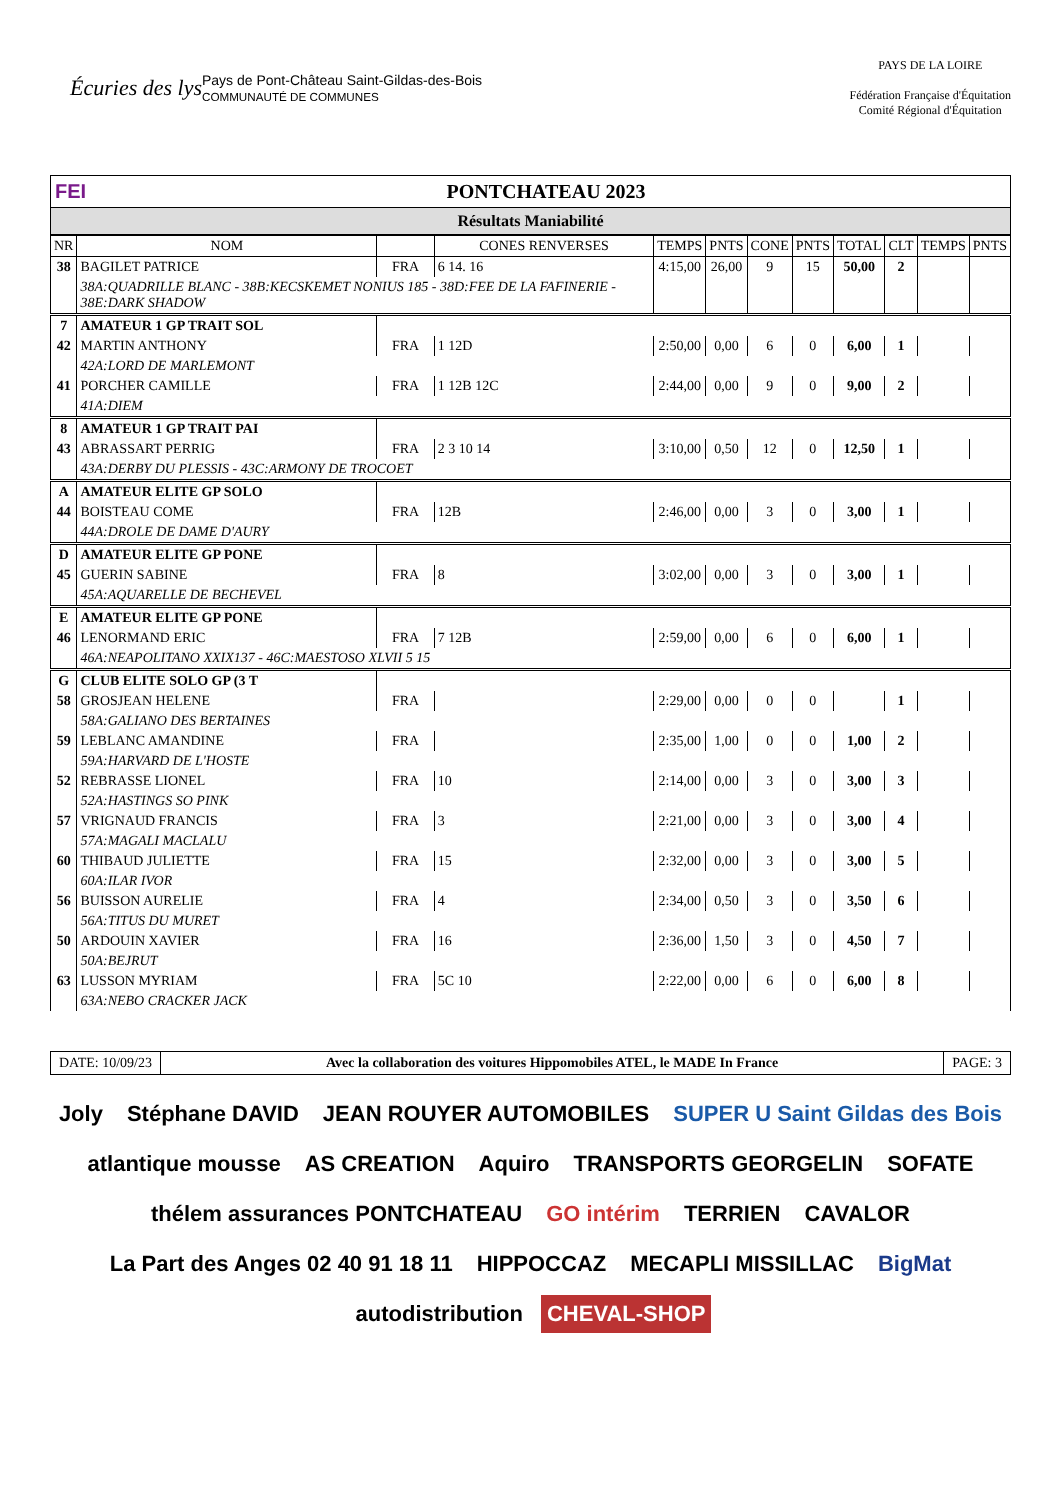Écuries des lys
Pays de Pont-Château Saint-Gildas-des-Bois
COMMUNAUTÉ DE COMMUNES
PAYS DE LA LOIRE
Fédération Française d'Équitation
Comité Régional d'Équitation
FEI PONTCHATEAU 2023
Résultats Maniabilité
| NR | NOM | | CONES RENVERSES | TEMPS | PNTS | CONE | PNTS | TOTAL | CLT | TEMPS | PNTS |
| --- | --- | --- | --- | --- | --- | --- | --- | --- | --- | --- | --- |
| 38 | BAGILET PATRICE | FRA | 6 14. 16 | 4:15,00 | 26,00 | 9 | 15 | 50,00 | 2 | | |
| | 38A:QUADRILLE BLANC - 38B:KECSKEMET NONIUS 185 - 38D:FEE DE LA FAFINERIE - 38E:DARK SHADOW | | | | | | | | | | |
| 7 | AMATEUR 1 GP TRAIT SOL | | | | | | | | | | |
| 42 | MARTIN ANTHONY | FRA | 1 12D | 2:50,00 | 0,00 | 6 | 0 | 6,00 | 1 | | |
| | 42A:LORD DE MARLEMONT | | | | | | | | | | |
| 41 | PORCHER CAMILLE | FRA | 1 12B 12C | 2:44,00 | 0,00 | 9 | 0 | 9,00 | 2 | | |
| | 41A:DIEM | | | | | | | | | | |
| 8 | AMATEUR 1 GP TRAIT PAI | | | | | | | | | | |
| 43 | ABRASSART PERRIG | FRA | 2 3 10 14 | 3:10,00 | 0,50 | 12 | 0 | 12,50 | 1 | | |
| | 43A:DERBY DU PLESSIS - 43C:ARMONY DE TROCOET | | | | | | | | | | |
| A | AMATEUR ELITE GP SOLO | | | | | | | | | | |
| 44 | BOISTEAU COME | FRA | 12B | 2:46,00 | 0,00 | 3 | 0 | 3,00 | 1 | | |
| | 44A:DROLE DE DAME D'AURY | | | | | | | | | | |
| D | AMATEUR ELITE GP PONE | | | | | | | | | | |
| 45 | GUERIN SABINE | FRA | 8 | 3:02,00 | 0,00 | 3 | 0 | 3,00 | 1 | | |
| | 45A:AQUARELLE DE BECHEVEL | | | | | | | | | | |
| E | AMATEUR ELITE GP PONE | | | | | | | | | | |
| 46 | LENORMAND ERIC | FRA | 7 12B | 2:59,00 | 0,00 | 6 | 0 | 6,00 | 1 | | |
| | 46A:NEAPOLITANO XXIX137 - 46C:MAESTOSO XLVII 5 15 | | | | | | | | | | |
| G | CLUB ELITE SOLO GP (3 T | | | | | | | | | | |
| 58 | GROSJEAN HELENE | FRA | | 2:29,00 | 0,00 | 0 | 0 | | 1 | | |
| | 58A:GALIANO DES BERTAINES | | | | | | | | | | |
| 59 | LEBLANC AMANDINE | FRA | | 2:35,00 | 1,00 | 0 | 0 | 1,00 | 2 | | |
| | 59A:HARVARD DE L'HOSTE | | | | | | | | | | |
| 52 | REBRASSE LIONEL | FRA | 10 | 2:14,00 | 0,00 | 3 | 0 | 3,00 | 3 | | |
| | 52A:HASTINGS SO PINK | | | | | | | | | | |
| 57 | VRIGNAUD FRANCIS | FRA | 3 | 2:21,00 | 0,00 | 3 | 0 | 3,00 | 4 | | |
| | 57A:MAGALI MACLALU | | | | | | | | | | |
| 60 | THIBAUD JULIETTE | FRA | 15 | 2:32,00 | 0,00 | 3 | 0 | 3,00 | 5 | | |
| | 60A:ILAR IVOR | | | | | | | | | | |
| 56 | BUISSON AURELIE | FRA | 4 | 2:34,00 | 0,50 | 3 | 0 | 3,50 | 6 | | |
| | 56A:TITUS DU MURET | | | | | | | | | | |
| 50 | ARDOUIN XAVIER | FRA | 16 | 2:36,00 | 1,50 | 3 | 0 | 4,50 | 7 | | |
| | 50A:BEJRUT | | | | | | | | | | |
| 63 | LUSSON MYRIAM | FRA | 5C 10 | 2:22,00 | 0,00 | 6 | 0 | 6,00 | 8 | | |
| | 63A:NEBO CRACKER JACK | | | | | | | | | | |
DATE: 10/09/23 Avec la collaboration des voitures Hippomobiles ATEL, le MADE In France
PAGE: 3
Joly Stéphane DAVID JEAN ROUYER AUTOMOBILES SUPER U Saint Gildas des Bois atlantique mousse AS CREATION Aquiro TRANSPORTS GEORGELIN SOFATE thélem assurances PONTCHATEAU GO intérim TERRIEN CAVALOR La Part des Anges 02 40 91 18 11 HIPPOCCAZ MECAPLI MISSILLAC BigMat autodistribution CHEVAL-SHOP